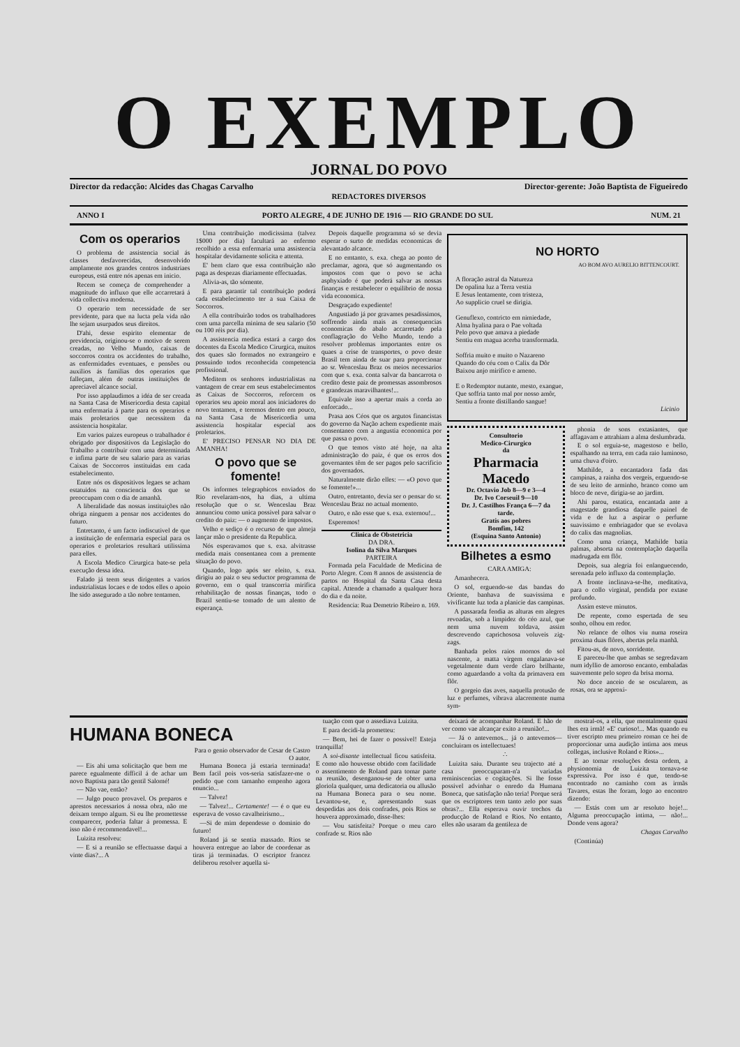O EXEMPLO
JORNAL DO POVO
Director da redacção: Alcides das Chagas Carvalho Director-gerente: João Baptista de Figueiredo
REDACTORES DIVERSOS
ANNO I PORTO ALEGRE, 4 DE JUNHO DE 1916 — RIO GRANDE DO SUL NUM. 21
Com os operarios
O problema de assistencia social ás classes desfavorecidas, desenvolvido amplamente nos grandes centros industriaes europeus, está entre nós apenas em inicio.
Recem se começa de comprehender a magnitude do influxo que elle accarretará á vida collectiva moderna.
O operario tem necessidade de ser previdente, para que na lucta pela vida não lhe sejam usurpados seus direitos.
D'ahi, desse espirito elementar de previdencia, originou-se o motivo de serem creadas, no Velho Mundo, caixas de soccorros contra os accidentes do trabalho, as enfermidades eventuaes, e pensões ou auxilios ás familias dos operarios que falleçam, além de outras instituições de apreciavel alcance social.
Por isso applaudimos a idéa de ser creada na Santa Casa de Misericordia desta capital uma enfermaria á parte para os operarios e mais proletarios que necessitem da assistencia hospitalar.
Em varios paizes europeus o trabalhador é obrigado por dispositivos da Legislação do Trabalho a contribuir com uma determinada e infima parte de seu salario para as varias Caixas de Soccorros instituidas em cada estabelecimento.
Entre nós os dispositivos legaes se acham estatuidos na consciencia dos que se preoccupam com o dia de amanhã.
A liberalidade das nossas instituições não obriga ninguem a pensar nos accidentes do futuro.
Entretanto, é um facto indiscutivel de que a instituição de enfermaria especial para os operarios e proletarios resultará utilissima para elles.
A Escola Medico Cirurgica bate-se pela execução dessa idea.
Falado já teem seus dirigentes a varios industrialistas locaes e de todos elles o apoio lhe sido assegurado a tão nobre tentamen.
Uma contribuição modicissima (talvez 1$000 por dia) facultará ao enfermo recolhido a essa enfermaria uma assistencia hospitalar devidamente solicita e attenta.
E' bem claro que essa contribuição não paga as despezas diariamente effectuadas.
Alivia-as, tão sómente.
E para garantir tal contribuição poderá cada estabelecimento ter a sua Caixa de Soccorros.
A ella contribuirão todos os trabalhadores com uma parcella minima de seu salario (50 ou 100 réis por dia).
A assistencia medica estará a cargo dos docentes da Escola Medico Cirurgica, muitos dos quaes são formados no extrangeiro e possuindo todos reconhecida competencia profissional.
Meditem os senhores industrialistas na vantagem de crear em seus estabelecimentos as Caixas de Soccorros, reforcem os operarios seu apoio moral aos iniciadores do novo tentamen, e teremos dentro em pouco, na Santa Casa de Misericordia uma assistencia hospitalar especial aos proletarios.
E' PRECISO PENSAR NO DIA DE AMANHA!
O povo que se fomente!
Os informes telegraphicos enviados do Rio revelaram-nos, ha dias, a ultima resolução que o sr. Wenceslau Braz annunciou como unica possivel para salvar o credito do paiz: — o augmento de impostos.
Velho e sediço é o recurso de que almeja lançar mão o presidente da Republica.
Nós esperavamos que s. exa. alvitrasse medida mais consentanea com a premente situação do povo.
Quando, logo após ser eleito, s. exa. dirigiu ao paiz o seu seductor programma de governo, em o qual transcorria mirifica rehabilitação de nossas finanças, todo o Brazil sentiu-se tomado de um alento de esperança.
Depois daquelle programma só se devia esperar o surto de medidas economicas de alevantado alcance.
E no emtanto, s. exa. chega ao ponto de preclamar, agora, que só augmentando os impostos com que o povo se acha asphyxiado é que poderá salvar as nossas finanças e restabelecer o equilibrio de nossa vida economica.
Desgraçado expediente!
Angustiado já por gravames pesadissimos, soffrendo ainda mais as consequencias economicas do abalo accarretado pela conflagração do Velho Mundo, tendo a resolver problemas importantes entre os quaes a crise de transportes, o povo deste Brasil tem ainda de suar para proporcionar ao sr. Wenceslau Braz os meios necessarios com que s. exa. conta salvar da bancarrota o credito deste paiz de promessas assombrosos e grandezas maravilhantes!...
Equivale isso a apertar mais a corda ao enforcado...
Prasa aos Céos que os argutos financistas do governo da Nação achem expediente mais consentaneo com a angustia economica por que passa o povo.
O que temos visto até hoje, na alta administração do paiz, é que os erros dos governantes têm de ser pagos pelo sacrificio dos governados.
Naturalmente dirão elles: — «O povo que se fomente!»...
Outro, entretanto, devia ser o pensar do sr. Wenceslau Braz no actual momento.
Outro, e não esse que s. exa. externou!...
Esperemos!
Clinica de Obstetricia
DA DRA.
Isolina da Silva Marques
PARTEIRA
Formada pela Faculdade de Medicina de Porto Alegre. Com 8 annos de assistencia de partos no Hospital da Santa Casa desta capital. Attende a chamado a qualquer hora do dia e da noite.
Residencia: Rua Demetrio Ribeiro n. 169.
NO HORTO
AO BOM AVO AURELIO BITTENCOURT.
A floração astral da Natureza
De opalina luz a Terra vestia
E Jesus lentamente, com tristeza,
Ao supplicio cruel se dirigia.
Genuflexo, contricto em nimiedade,
Alma hyalina para o Pae voltada
Pelo povo que amava a piedade
Sentiu em magua acerba transformada.
Soffria muito e muito o Nazareno
Quando do céu com o Calix da Dôr
Baixou anjo mirifico e ameno.
E o Redemptor nutante, mesto, exangue,
Que soffria tanto mal por nosso amôr,
Sentiu a fronte distillando sangue!
Licinio
Consultorio
Medico-Cirurgico
da
Pharmacia Macedo
Dr. Octavio Job 8—9 e 3—4
Dr. Ivo Corseuil 9—10
Dr. J. Castilhos França 6—7 da tarde.
Gratis aos pobres
Bomfim, 142
(Esquina Santo Antonio)
Bilhetes a esmo
CARA AMIGA:
Amanhecera.
O sol, erguendo-se das bandas do Oriente, banhava de suavissima e vivificante luz toda a planicie das campinas.
A passarada fendia as alturas em alegres revoadas, sob a limpidez do céo azul, que nem uma nuvem toldava, assim descrevendo caprichososa voluveis zig-zags.
Banhada pelos raios mornos do sol nascente, a matta virgem engalanava-se vegetalmente dum verde claro brilhante, como aguardando a volta da primavera em flôr.
O gorgeio das aves, naquella protusão de luz e perfumes, vibrava alacremente numa sym-
phonia de sons extasiantes, que affagavam e attrahiam a alma deslumbrada.
E o sol erguia-se, magestoso e bello, espalhando na terra, em cada raio luminoso, uma chuva d'oiro.
Mathilde, a encantadora fada das campinas, a rainha dos vergeis, erguendo-se de seu leito de arminho, branco como um bloco de neve, dirigia-se ao jardim.
Ahi parou, estatica, encantada ante a magestade grandiosa daquelle painel de vida e de luz a aspirar o perfume suavissimo e embriagador que se evolava do calix das magnolias.
Como uma criança, Mathilde batia palmas, absorta na contemplação daquella madrugada em flôr.
Depois, sua alegria foi enlanguecendo, serenada pelo influxo da contemplação.
A fronte inclinava-se-lhe, meditativa, para o collo virginal, pendida por extase profundo.
Assim esteve minutos.
De repente, como espertada de seu sonho, olhou em redor.
No relance de olhos viu numa roseira proxima duas flôres, abertas pela manhã.
Fitou-as, de novo, sorridente.
E pareceu-lhe que ambas se segredavam num idyllio de amoroso encanto, embaladas suavemente pelo sopro da brisa morna.
No doce anceio de se oscularem, as rosas, ora se approxi-
HUMANA BONECA
Para o genio observador de Cesar de Castro
O autor.
— Eis ahi uma solicitação que bem me parece egualmente difficil á de achar um novo Baptista para tão gentil Salomé!
— Não vae, então?
— Julgo pouco provavel. Os preparos e aprestos necessarios á nossa obra, não me deixam tempo algum. Si eu lhe promettesse comparecer, poderia faltar á promessa. E isso não é recommendavel!...
Luizita resolveu:
— E si a reunião se effectuasse daqui a vinte dias?... A
Humana Boneca já estaria terminada! Bem facil pois vos-seria satisfazer-me o pedido que com tamanho empenho agora enuncio...
— Talvez!
— Talvez!... Certamente! — é o que eu esperava de vosso cavalheirismo...
—Si de mim dependesse o dominio do futuro!
Roland já se sentia massado. Rios se houvera entregue ao labor de coordenar as tiras já terminadas. O escriptor francez deliberou resolver aquella si-
tuação com que o assediava Luizita.
E para decidi-la prometteu:
— Bem, hei de fazer o possivel! Esteja tranquilla!
A soi-disante intellectual ficou satisfeita. E como não houvesse obtido com facilidade o assentimento de Roland para tomar parte na reunião, desenganou-se de obter uma gloriola qualquer, uma dedicatoria ou allusão na Humana Boneca para o seu nome. Levantou-se, e, apresentando suas despedidas aos dois confrades, pois Rios se houvera approximado, disse-lhes:
— Vou satisfeita? Porque o meu caro confrade sr. Rios não
deixará de acompanhar Roland. E hão de ver como vae alcançar exito a reunião!...
— Já o antevemos... já o antevemos—concluiram os intellectuaes!
∴
Luizita saiu. Durante seu trajecto até a casa preoccuparam-n'a variadas reminiscencias e cogitações. Si lhe fosse possivel advinhar o enredo da Humana Boneca, que satisfação não teria! Porque será que os escriptores tem tanto zelo por suas obras?... Ella esperava ouvir trechos da producção de Roland e Rios. No entanto, elles não usaram da gentileza de
mostral-os, a ella, que mentalmente quasi lhes era irmã! «E' curioso!... Mas quando eu tiver escripto meu primeiro roman ce hei de proporcionar uma audição intima aos meus collegas, inclusive Roland e Rios»...
E ao tomar resoluções desta ordem, a physionomia de Luizita tornava-se expressiva. Por isso é que, tendo-se encontrado no caminho com as irmãs Tavares, estas lhe foram, logo ao encontro dizendo:
— Estás com um ar resoluto hoje!... Alguma preoccupação intima, — não!... Donde vens agora?
Chagas Carvalho
(Continúa)